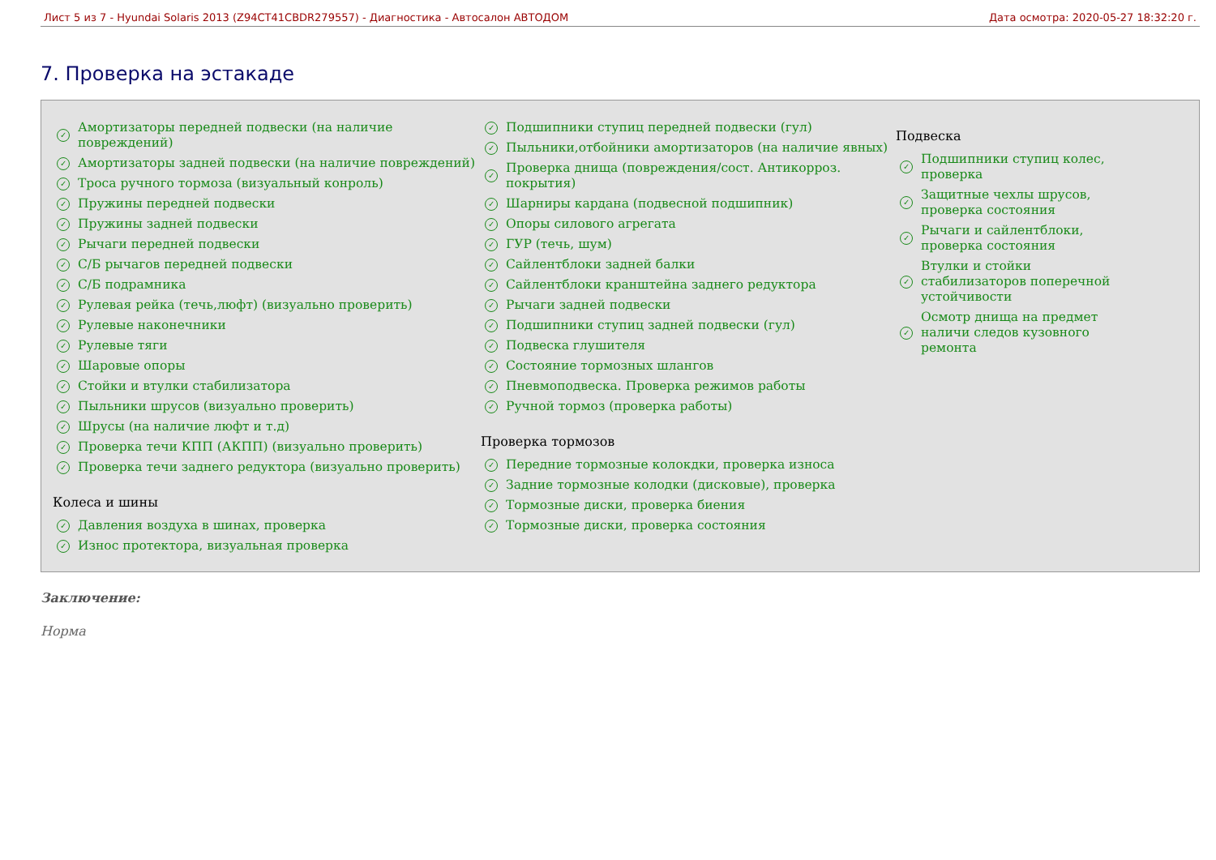Лист 5 из 7 - Hyundai Solaris 2013 (Z94CT41CBDR279557) - Диагностика - Автосалон АВТОДОМ Дата осмотра: 2020-05-27 18:32:20 г.
7. Проверка на эстакаде
✓ Амортизаторы передней подвески (на наличие повреждений)
✓ Амортизаторы задней подвески (на наличие повреждений)
✓ Троса ручного тормоза (визуальный конроль)
✓ Пружины передней подвески
✓ Пружины задней подвески
✓ Рычаги передней подвески
✓ С/Б рычагов передней подвески
✓ С/Б подрамника
✓ Рулевая рейка (течь,люфт) (визуально проверить)
✓ Рулевые наконечники
✓ Рулевые тяги
✓ Шаровые опоры
✓ Стойки и втулки стабилизатора
✓ Пыльники шрусов (визуально проверить)
✓ Шрусы (на наличие люфт и т.д)
✓ Проверка течи КПП (АКПП) (визуально проверить)
✓ Проверка течи заднего редуктора (визуально проверить)
Колеса и шины
✓ Давления воздуха в шинах, проверка
✓ Износ протектора, визуальная проверка
✓ Подшипники ступиц передней подвески (гул)
✓ Пыльники,отбойники амортизаторов (на наличие явных)
✓ Проверка днища (повреждения/сост. Антикорроз. покрытия)
✓ Шарниры кардана (подвесной подшипник)
✓ Опоры силового агрегата
✓ ГУР (течь, шум)
✓ Сайлентблоки задней балки
✓ Сайлентблоки кранштейна заднего редуктора
✓ Рычаги задней подвески
✓ Подшипники ступиц задней подвески (гул)
✓ Подвеска глушителя
✓ Состояние тормозных шлангов
✓ Пневмоподвеска. Проверка режимов работы
✓ Ручной тормоз (проверка работы)
Проверка тормозов
✓ Передние тормозные колокдки, проверка износа
✓ Задние тормозные колодки (дисковые), проверка
✓ Тормозные диски, проверка биения
✓ Тормозные диски, проверка состояния
Подвеска
✓ Подшипники ступиц колес, проверка
✓ Защитные чехлы шрусов, проверка состояния
✓ Рычаги и сайлентблоки, проверка состояния
✓ Втулки и стойки стабилизаторов поперечной устойчивости
✓ Осмотр днища на предмет наличи следов кузовного ремонта
Заключение:
Норма